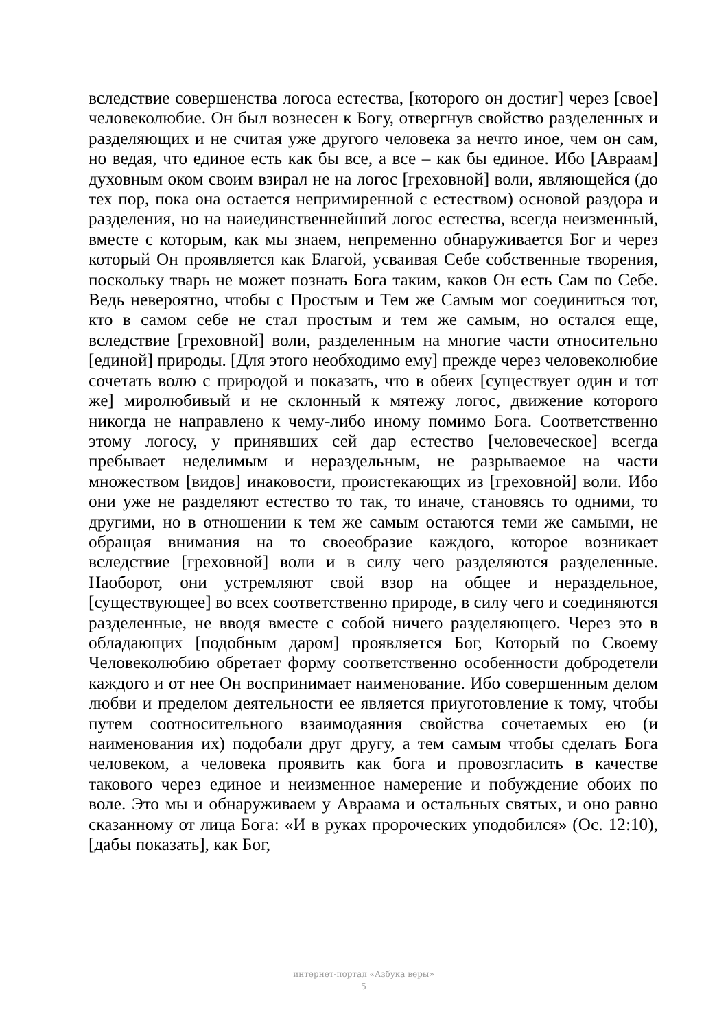вследствие совершенства логоса естества, [которого он достиг] через [свое] человеколюбие. Он был вознесен к Богу, отвергнув свойство разделенных и разделяющих и не считая уже другого человека за нечто иное, чем он сам, но ведая, что единое есть как бы все, а все – как бы единое. Ибо [Авраам] духовным оком своим взирал не на логос [греховной] воли, являющейся (до тех пор, пока она остается непримиренной с естеством) основой раздора и разделения, но на наиединственнейший логос естества, всегда неизменный, вместе с которым, как мы знаем, непременно обнаруживается Бог и через который Он проявляется как Благой, усваивая Себе собственные творения, поскольку тварь не может познать Бога таким, каков Он есть Сам по Себе. Ведь невероятно, чтобы с Простым и Тем же Самым мог соединиться тот, кто в самом себе не стал простым и тем же самым, но остался еще, вследствие [греховной] воли, разделенным на многие части относительно [единой] природы. [Для этого необходимо ему] прежде через человеколюбие сочетать волю с природой и показать, что в обеих [существует один и тот же] миролюбивый и не склонный к мятежу логос, движение которого никогда не направлено к чему-либо иному помимо Бога. Соответственно этому логосу, у принявших сей дар естество [человеческое] всегда пребывает неделимым и нераздельным, не разрываемое на части множеством [видов] инаковости, проистекающих из [греховной] воли. Ибо они уже не разделяют естество то так, то иначе, становясь то одними, то другими, но в отношении к тем же самым остаются теми же самыми, не обращая внимания на то своеобразие каждого, которое возникает вследствие [греховной] воли и в силу чего разделяются разделенные. Наоборот, они устремляют свой взор на общее и нераздельное, [существующее] во всех соответственно природе, в силу чего и соединяются разделенные, не вводя вместе с собой ничего разделяющего. Через это в обладающих [подобным даром] проявляется Бог, Который по Своему Человеколюбию обретает форму соответственно особенности добродетели каждого и от нее Он воспринимает наименование. Ибо совершенным делом любви и пределом деятельности ее является приуготовление к тому, чтобы путем соотносительного взаимодаяния свойства сочетаемых ею (и наименования их) подобали друг другу, а тем самым чтобы сделать Бога человеком, а человека проявить как бога и провозгласить в качестве такового через единое и неизменное намерение и побуждение обоих по воле. Это мы и обнаруживаем у Авраама и остальных святых, и оно равно сказанному от лица Бога: «И в руках пророческих уподобился» (Ос. 12:10), [дабы показать], как Бог,
интернет-портал «Азбука веры»
5